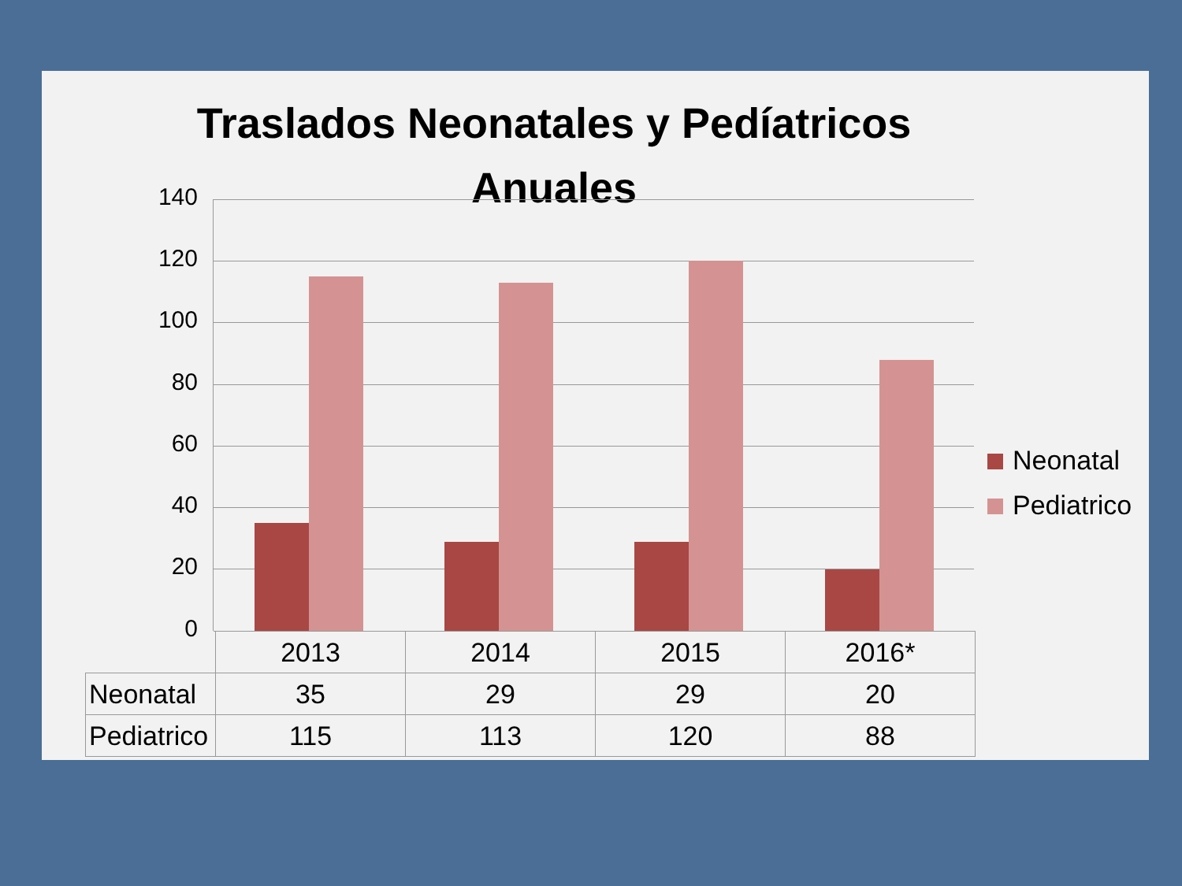Traslados Neonatales y Pedíatricos Anuales
140
120
100
80
60
40
20
0
Neonatal
Pediatrico
| | 2013 | 2014 | 2015 | 2016* |
| Neonatal | 35 | 29 | 29 | 20 |
| Pediatrico | 115 | 113 | 120 | 88 |